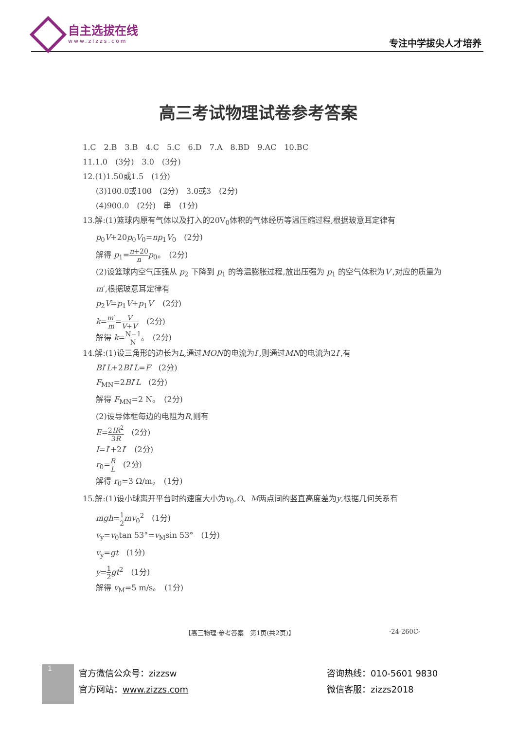自主选拔在线
www.zizzs.com
专注中学拔尖人才培养
高三考试物理试卷参考答案
1.C　2.B　3.B　4.C　5.C　6.D　7.A　8.BD　9.AC　10.BC
11.1.0　(3分)　3.0　(3分)
12.(1)1.50或1.5　(1分)
(3)100.0或100　(2分)　3.0或3　(2分)
(4)900.0　(2分)　串　(1分)
13.解:(1)篮球内原有气体以及打入的20V<sub>0</sub>体积的气体经历等温压缩过程,根据玻意耳定律有
p<sub>0</sub>V+20p<sub>0</sub>V<sub>0</sub>=np<sub>1</sub>V<sub>0</sub>　(2分)
解得 p<sub>1</sub>=n+20 n p<sub>0</sub>。　(2分)
(2)设篮球内空气压强从 p<sub>2</sub> 下降到 p<sub>1</sub> 的等温膨胀过程,放出压强为 p<sub>1</sub> 的空气体积为V′,对应的质量为m′,根据玻意耳定律有
p<sub>2</sub>V=p<sub>1</sub>V+p<sub>1</sub>V′　(2分)
k=m′ m=V′ V+V′　(2分)
解得 k=N−1 N。　(2分)
14.解:(1)设三角形的边长为L,通过MON的电流为I′,则通过MN的电流为2I′,有
BI′L+2BI′L=F　(2分)
F<sub>MN</sub>=2BI′L　(2分)
解得 F<sub>MN</sub>=2 N。　(2分)
(2)设导体框每边的电阻为R,则有
E=2IR<sup>2</sup> 3R　(2分)
I=I′+2I′　(2分)
r<sub>0</sub>=R L　(2分)
解得 r<sub>0</sub>=3 Ω/m。　(1分)
15.解:(1)设小球离开平台时的速度大小为v<sub>0</sub>,O、M两点间的竖直高度差为y,根据几何关系有
mgh=1 2 mv<sub>0</sub><sup>2</sup>　(1分)
v<sub>y</sub>=v<sub>0</sub>tan 53°=v<sub>M</sub>sin 53°　(1分)
v<sub>y</sub>=gt　(1分)
y=1 2 gt<sup>2</sup>　(1分)
解得 v<sub>M</sub>=5 m/s。　(1分)
【高三物理·参考答案　第1页(共2页)】 ·24-260C·
1
官方微信公众号：zizzsw
官方网站：www.zizzs.com
咨询热线：010-5601 9830
微信客服：zizzs2018